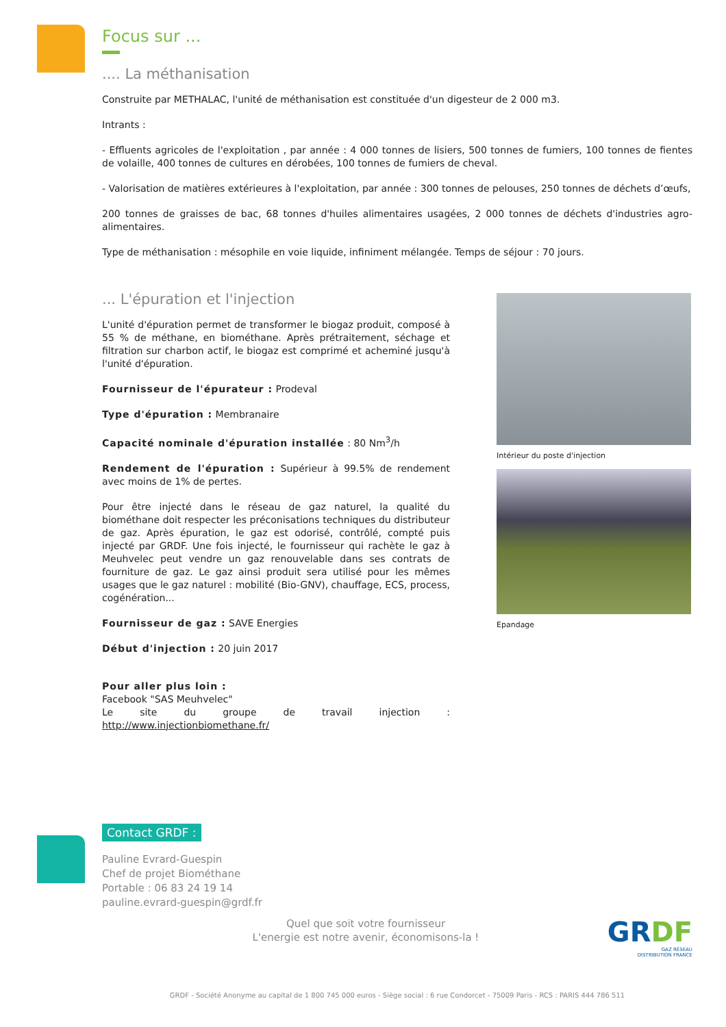Focus sur ...
.... La méthanisation
Construite par METHALAC, l'unité de méthanisation est constituée d'un digesteur de 2 000 m3.
Intrants :
- Effluents agricoles de l'exploitation , par année : 4 000 tonnes de lisiers, 500 tonnes de fumiers, 100 tonnes de fientes de volaille, 400 tonnes de cultures en dérobées, 100 tonnes de fumiers de cheval.
- Valorisation de matières extérieures à l'exploitation, par année : 300 tonnes de pelouses, 250 tonnes de déchets d’œufs,
200 tonnes de graisses de bac, 68 tonnes d'huiles alimentaires usagées, 2 000 tonnes de déchets d'industries agro-alimentaires.
Type de méthanisation : mésophile en voie liquide, infiniment mélangée. Temps de séjour : 70 jours.
... L'épuration et l'injection
L'unité d'épuration permet de transformer le biogaz produit, composé à 55 % de méthane, en biométhane. Après prétraitement, séchage et filtration sur charbon actif, le biogaz est comprimé et acheminé jusqu'à l'unité d'épuration.
Fournisseur de l'épurateur : Prodeval
Type d'épuration : Membranaire
Capacité nominale d'épuration installée : 80 Nm<sup>3</sup>/h
Rendement de l'épuration : Supérieur à 99.5% de rendement avec moins de 1% de pertes.
Pour être injecté dans le réseau de gaz naturel, la qualité du biométhane doit respecter les préconisations techniques du distributeur de gaz. Après épuration, le gaz est odorisé, contrôlé, compté puis injecté par GRDF. Une fois injecté, le fournisseur qui rachète le gaz à Meuhvelec peut vendre un gaz renouvelable dans ses contrats de fourniture de gaz. Le gaz ainsi produit sera utilisé pour les mêmes usages que le gaz naturel : mobilité (Bio-GNV), chauffage, ECS, process, cogénération...
Fournisseur de gaz : SAVE Energies
Début d'injection : 20 juin 2017
Pour aller plus loin :
Facebook "SAS Meuhvelec"
Le site du groupe de travail injection : http://www.injectionbiomethane.fr/
Intérieur du poste d'injection
Epandage
Contact GRDF :
Pauline Evrard-Guespin
Chef de projet Biométhane
Portable : 06 83 24 19 14
pauline.evrard-guespin@grdf.fr
Quel que soit votre fournisseur
L'energie est notre avenir, économisons-la !
GRDF
GAZ RÉSEAU
DISTRIBUTION FRANCE
GRDF - Société Anonyme au capital de 1 800 745 000 euros - Siège social : 6 rue Condorcet - 75009 Paris - RCS : PARIS 444 786 511